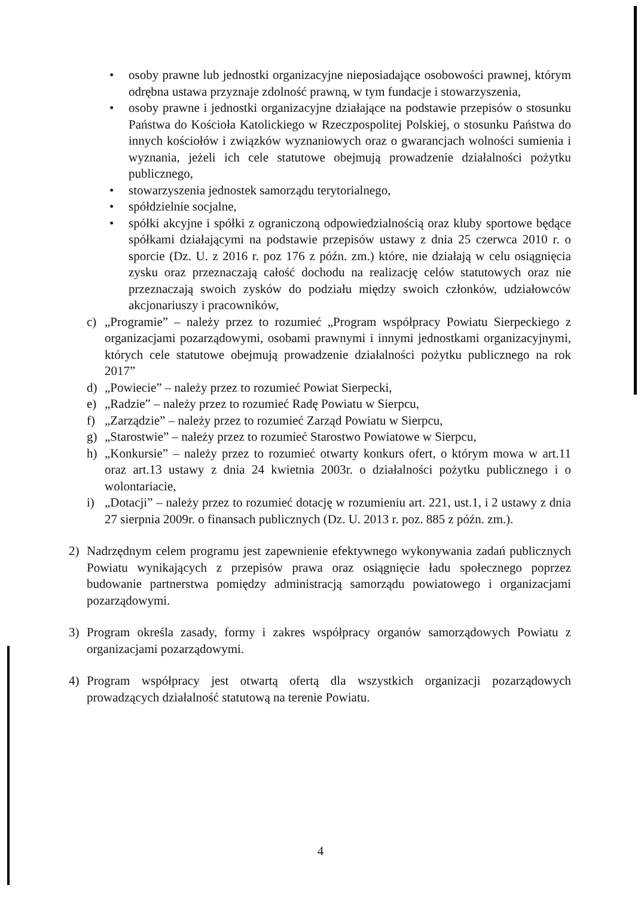• osoby prawne lub jednostki organizacyjne nieposiadające osobowości prawnej, którym odrębna ustawa przyznaje zdolność prawną, w tym fundacje i stowarzyszenia,
• osoby prawne i jednostki organizacyjne działające na podstawie przepisów o stosunku Państwa do Kościoła Katolickiego w Rzeczpospolitej Polskiej, o stosunku Państwa do innych kościołów i związków wyznaniowych oraz o gwarancjach wolności sumienia i wyznania, jeżeli ich cele statutowe obejmują prowadzenie działalności pożytku publicznego,
• stowarzyszenia jednostek samorządu terytorialnego,
• spółdzielnie socjalne,
• spółki akcyjne i spółki z ograniczoną odpowiedzialnością oraz kluby sportowe będące spółkami działającymi na podstawie przepisów ustawy z dnia 25 czerwca 2010 r. o sporcie (Dz. U. z 2016 r. poz 176 z późn. zm.) które, nie działają w celu osiągnięcia zysku oraz przeznaczają całość dochodu na realizację celów statutowych oraz nie przeznaczają swoich zysków do podziału między swoich członków, udziałowców akcjonariuszy i pracowników,
c) „Programie” – należy przez to rozumieć „Program współpracy Powiatu Sierpeckiego z organizacjami pozarządowymi, osobami prawnymi i innymi jednostkami organizacyjnymi, których cele statutowe obejmują prowadzenie działalności pożytku publicznego na rok 2017”
d) „Powiecie” – należy przez to rozumieć Powiat Sierpecki,
e) „Radzie” – należy przez to rozumieć Radę Powiatu w Sierpcu,
f) „Zarządzie” – należy przez to rozumieć Zarząd Powiatu w Sierpcu,
g) „Starostwie” – należy przez to rozumieć Starostwo Powiatowe w Sierpcu,
h) „Konkursie” – należy przez to rozumieć otwarty konkurs ofert, o którym mowa w art.11 oraz art.13 ustawy z dnia 24 kwietnia 2003r. o działalności pożytku publicznego i o wolontariacie,
i) „Dotacji” – należy przez to rozumieć dotację w rozumieniu art. 221, ust.1, i 2 ustawy z dnia 27 sierpnia 2009r. o finansach publicznych (Dz. U. 2013 r. poz. 885 z późn. zm.).
2) Nadrzędnym celem programu jest zapewnienie efektywnego wykonywania zadań publicznych Powiatu wynikających z przepisów prawa oraz osiągnięcie ładu społecznego poprzez budowanie partnerstwa pomiędzy administracją samorządu powiatowego i organizacjami pozarządowymi.
3) Program określa zasady, formy i zakres współpracy organów samorządowych Powiatu z organizacjami pozarządowymi.
4) Program współpracy jest otwartą ofertą dla wszystkich organizacji pozarządowych prowadzących działalność statutową na terenie Powiatu.
4